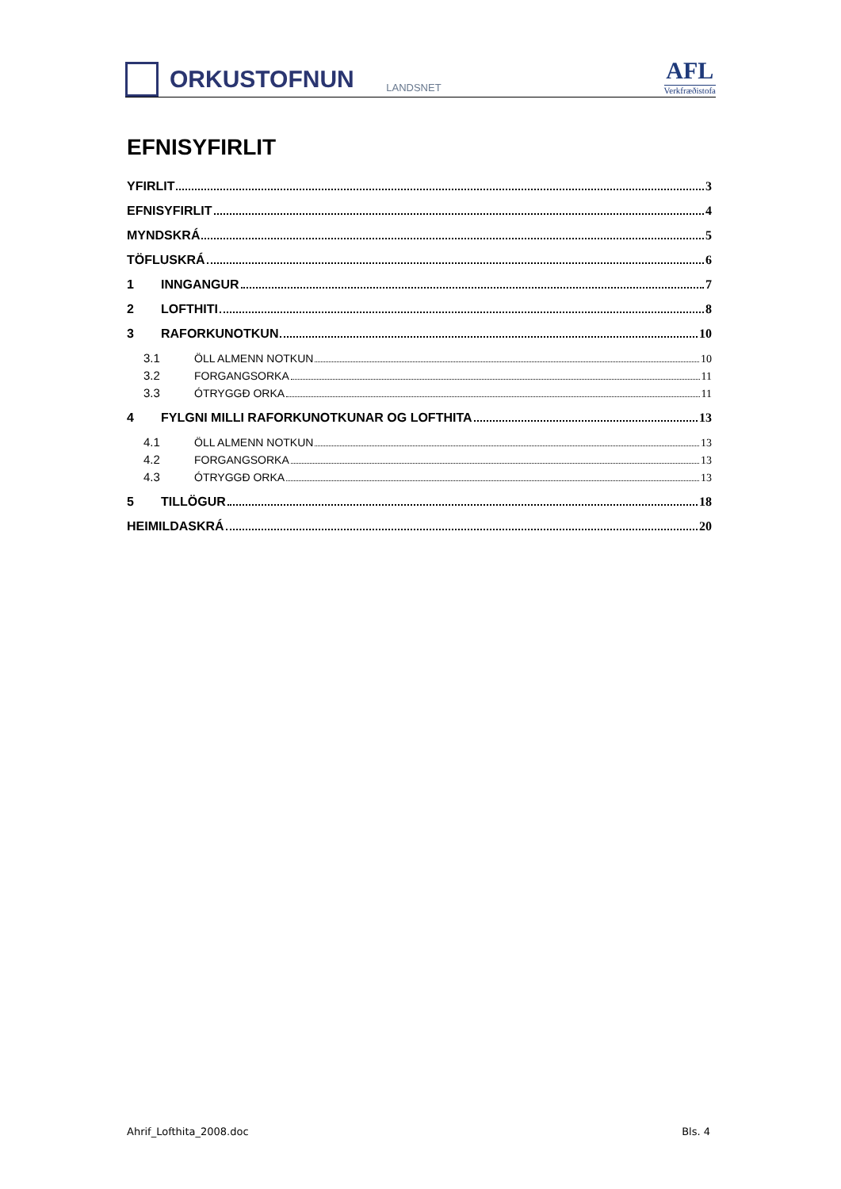ORKUSTOFNUN
LANDSNET
AFL
Verkfræðistofa
EFNISYFIRLIT
YFIRLIT 3
EFNISYFIRLIT 4
MYNDSKRÁ 5
TÖFLUSKRÁ 6
1 INNGANGUR 7
2 LOFTHITI 8
3 RAFORKUNOTKUN 10
3.1 ÖLL ALMENN NOTKUN 10
3.2 FORGANGSORKA 11
3.3 ÓTRYGGÐ ORKA 11
4 FYLGNI MILLI RAFORKUNOTKUNAR OG LOFTHITA 13
4.1 ÖLL ALMENN NOTKUN 13
4.2 FORGANGSORKA 13
4.3 ÓTRYGGÐ ORKA 13
5 TILLÖGUR 18
HEIMILDASKRÁ 20
Ahrif_Lofthita_2008.doc Bls. 4